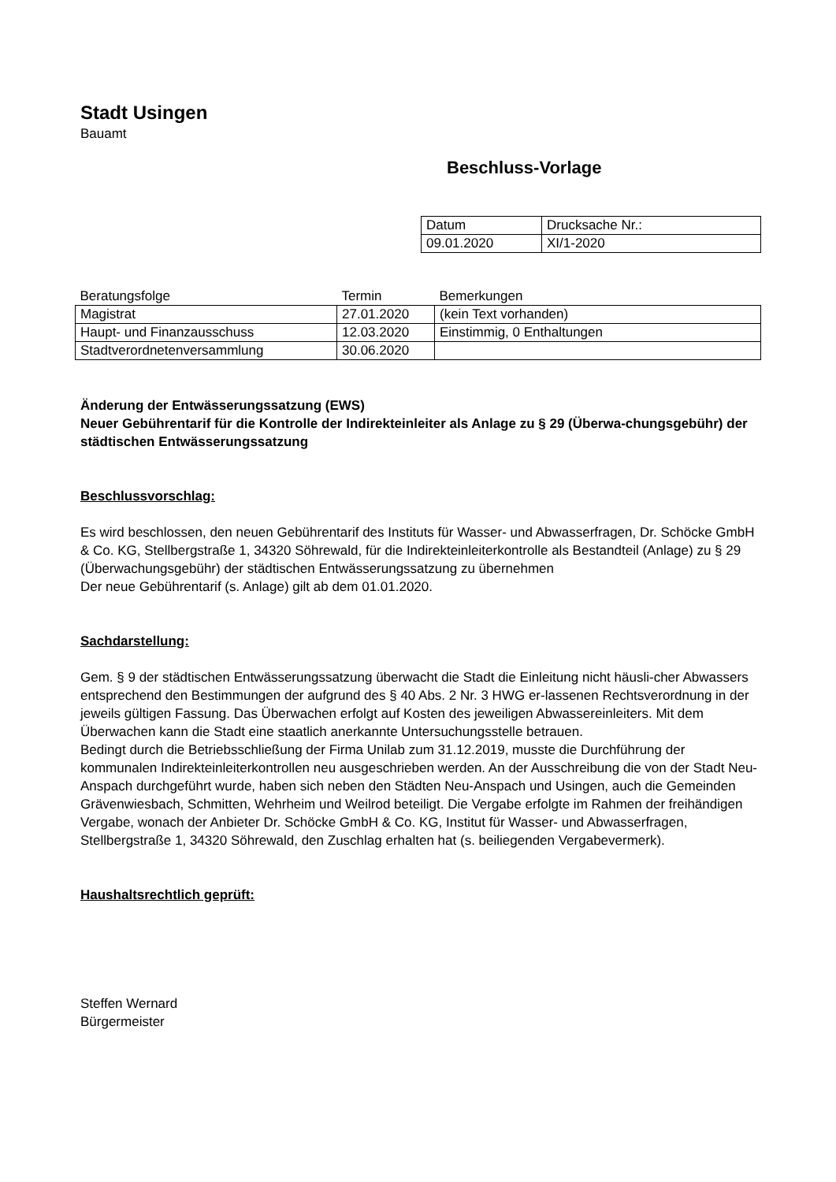Stadt Usingen
Bauamt
Beschluss-Vorlage
| Datum | Drucksache Nr.: |
| 09.01.2020 | XI/1-2020 |
| Beratungsfolge | Termin | Bemerkungen |
| --- | --- | --- |
| Magistrat | 27.01.2020 | (kein Text vorhanden) |
| Haupt- und Finanzausschuss | 12.03.2020 | Einstimmig, 0 Enthaltungen |
| Stadtverordnetenversammlung | 30.06.2020 | |
Änderung der Entwässerungssatzung (EWS)
Neuer Gebührentarif für die Kontrolle der Indirekteinleiter als Anlage zu § 29 (Überwa-chungsgebühr) der städtischen Entwässerungssatzung
Beschlussvorschlag:
Es wird beschlossen, den neuen Gebührentarif des Instituts für Wasser- und Abwasserfragen, Dr. Schöcke GmbH & Co. KG, Stellbergstraße 1, 34320 Söhrewald, für die Indirekteinleiterkontrolle als Bestandteil (Anlage) zu § 29 (Überwachungsgebühr) der städtischen Entwässerungssatzung zu übernehmen
Der neue Gebührentarif (s. Anlage) gilt ab dem 01.01.2020.
Sachdarstellung:
Gem. § 9 der städtischen Entwässerungssatzung überwacht die Stadt die Einleitung nicht häusli-cher Abwassers entsprechend den Bestimmungen der aufgrund des § 40 Abs. 2 Nr. 3 HWG er-lassenen Rechtsverordnung in der jeweils gültigen Fassung. Das Überwachen erfolgt auf Kosten des jeweiligen Abwassereinleiters. Mit dem Überwachen kann die Stadt eine staatlich anerkannte Untersuchungsstelle betrauen.
Bedingt durch die Betriebsschließung der Firma Unilab zum 31.12.2019, musste die Durchführung der kommunalen Indirekteinleiterkontrollen neu ausgeschrieben werden. An der Ausschreibung die von der Stadt Neu-Anspach durchgeführt wurde, haben sich neben den Städten Neu-Anspach und Usingen, auch die Gemeinden Grävenwiesbach, Schmitten, Wehrheim und Weilrod beteiligt. Die Vergabe erfolgte im Rahmen der freihändigen Vergabe, wonach der Anbieter Dr. Schöcke GmbH & Co. KG, Institut für Wasser- und Abwasserfragen, Stellbergstraße 1, 34320 Söhrewald, den Zuschlag erhalten hat (s. beiliegenden Vergabevermerk).
Haushaltsrechtlich geprüft:
Steffen Wernard
Bürgermeister